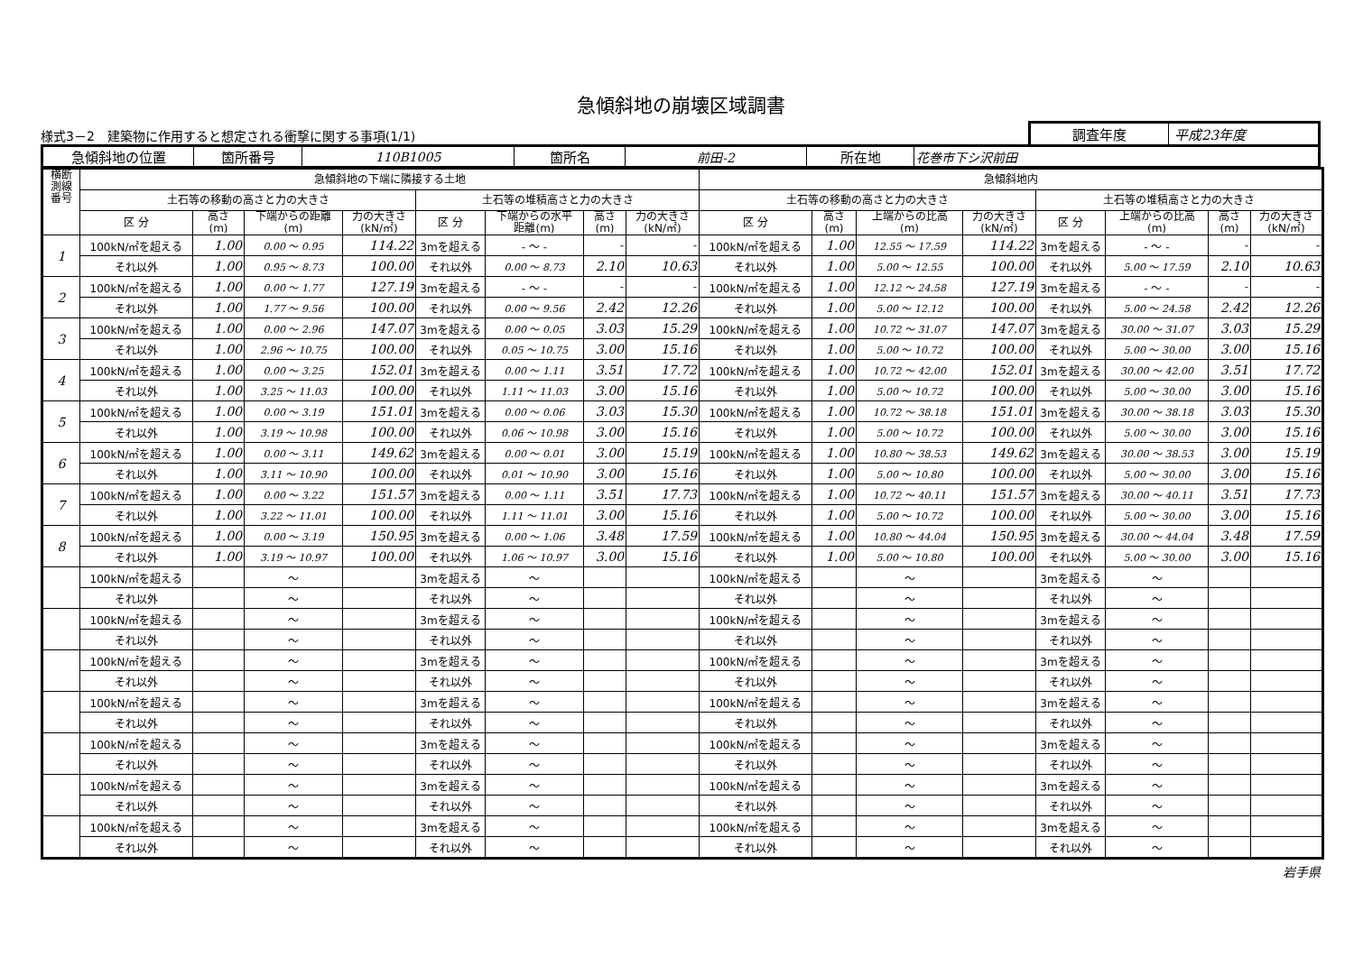急傾斜地の崩壊区域調書
様式3－2　建築物に作用すると想定される衝撃に関する事項(1/1)
調査年度 平成23年度
| 急傾斜地の位置 | 箇所番号 | 110B1005 | 箇所名 | 前田-2 | 所在地 | 花巻市下シ沢前田 |
| 横断 測線 番号 | 急傾斜地の下端に隣接する土地 | | | | | | | | 急傾斜地内 | | | | | | | |
| --- | --- | --- | --- | --- | --- | --- | --- | --- | --- | --- | --- | --- | --- | --- | --- | --- |
| | 土石等の移動の高さと力の大きさ | | | | 土石等の堆積高さと力の大きさ | | | | 土石等の移動の高さと力の大きさ | | | | 土石等の堆積高さと力の大きさ | | | |
| | 区 分 | 高さ (m) | 下端からの距離 (m) | 力の大きさ (kN/㎡) | 区 分 | 下端からの水平 距離(m) | 高さ (m) | 力の大きさ (kN/㎡) | 区 分 | 高さ (m) | 上端からの比高 (m) | 力の大きさ (kN/㎡) | 区 分 | 上端からの比高 (m) | 高さ (m) | 力の大きさ (kN/㎡) |
| 1 | 100kN/㎡を超える | 1.00 | 0.00 ～ 0.95 | 114.22 | 3mを超える | - ～ - | - | - | 100kN/㎡を超える | 1.00 | 12.55 ～ 17.59 | 114.22 | 3mを超える | - ～ - | - | - |
| | それ以外 | 1.00 | 0.95 ～ 8.73 | 100.00 | それ以外 | 0.00 ～ 8.73 | 2.10 | 10.63 | それ以外 | 1.00 | 5.00 ～ 12.55 | 100.00 | それ以外 | 5.00 ～ 17.59 | 2.10 | 10.63 |
| 2 | 100kN/㎡を超える | 1.00 | 0.00 ～ 1.77 | 127.19 | 3mを超える | - ～ - | - | - | 100kN/㎡を超える | 1.00 | 12.12 ～ 24.58 | 127.19 | 3mを超える | - ～ - | - | - |
| | それ以外 | 1.00 | 1.77 ～ 9.56 | 100.00 | それ以外 | 0.00 ～ 9.56 | 2.42 | 12.26 | それ以外 | 1.00 | 5.00 ～ 12.12 | 100.00 | それ以外 | 5.00 ～ 24.58 | 2.42 | 12.26 |
| 3 | 100kN/㎡を超える | 1.00 | 0.00 ～ 2.96 | 147.07 | 3mを超える | 0.00 ～ 0.05 | 3.03 | 15.29 | 100kN/㎡を超える | 1.00 | 10.72 ～ 31.07 | 147.07 | 3mを超える | 30.00 ～ 31.07 | 3.03 | 15.29 |
| | それ以外 | 1.00 | 2.96 ～ 10.75 | 100.00 | それ以外 | 0.05 ～ 10.75 | 3.00 | 15.16 | それ以外 | 1.00 | 5.00 ～ 10.72 | 100.00 | それ以外 | 5.00 ～ 30.00 | 3.00 | 15.16 |
| 4 | 100kN/㎡を超える | 1.00 | 0.00 ～ 3.25 | 152.01 | 3mを超える | 0.00 ～ 1.11 | 3.51 | 17.72 | 100kN/㎡を超える | 1.00 | 10.72 ～ 42.00 | 152.01 | 3mを超える | 30.00 ～ 42.00 | 3.51 | 17.72 |
| | それ以外 | 1.00 | 3.25 ～ 11.03 | 100.00 | それ以外 | 1.11 ～ 11.03 | 3.00 | 15.16 | それ以外 | 1.00 | 5.00 ～ 10.72 | 100.00 | それ以外 | 5.00 ～ 30.00 | 3.00 | 15.16 |
| 5 | 100kN/㎡を超える | 1.00 | 0.00 ～ 3.19 | 151.01 | 3mを超える | 0.00 ～ 0.06 | 3.03 | 15.30 | 100kN/㎡を超える | 1.00 | 10.72 ～ 38.18 | 151.01 | 3mを超える | 30.00 ～ 38.18 | 3.03 | 15.30 |
| | それ以外 | 1.00 | 3.19 ～ 10.98 | 100.00 | それ以外 | 0.06 ～ 10.98 | 3.00 | 15.16 | それ以外 | 1.00 | 5.00 ～ 10.72 | 100.00 | それ以外 | 5.00 ～ 30.00 | 3.00 | 15.16 |
| 6 | 100kN/㎡を超える | 1.00 | 0.00 ～ 3.11 | 149.62 | 3mを超える | 0.00 ～ 0.01 | 3.00 | 15.19 | 100kN/㎡を超える | 1.00 | 10.80 ～ 38.53 | 149.62 | 3mを超える | 30.00 ～ 38.53 | 3.00 | 15.19 |
| | それ以外 | 1.00 | 3.11 ～ 10.90 | 100.00 | それ以外 | 0.01 ～ 10.90 | 3.00 | 15.16 | それ以外 | 1.00 | 5.00 ～ 10.80 | 100.00 | それ以外 | 5.00 ～ 30.00 | 3.00 | 15.16 |
| 7 | 100kN/㎡を超える | 1.00 | 0.00 ～ 3.22 | 151.57 | 3mを超える | 0.00 ～ 1.11 | 3.51 | 17.73 | 100kN/㎡を超える | 1.00 | 10.72 ～ 40.11 | 151.57 | 3mを超える | 30.00 ～ 40.11 | 3.51 | 17.73 |
| | それ以外 | 1.00 | 3.22 ～ 11.01 | 100.00 | それ以外 | 1.11 ～ 11.01 | 3.00 | 15.16 | それ以外 | 1.00 | 5.00 ～ 10.72 | 100.00 | それ以外 | 5.00 ～ 30.00 | 3.00 | 15.16 |
| 8 | 100kN/㎡を超える | 1.00 | 0.00 ～ 3.19 | 150.95 | 3mを超える | 0.00 ～ 1.06 | 3.48 | 17.59 | 100kN/㎡を超える | 1.00 | 10.80 ～ 44.04 | 150.95 | 3mを超える | 30.00 ～ 44.04 | 3.48 | 17.59 |
| | それ以外 | 1.00 | 3.19 ～ 10.97 | 100.00 | それ以外 | 1.06 ～ 10.97 | 3.00 | 15.16 | それ以外 | 1.00 | 5.00 ～ 10.80 | 100.00 | それ以外 | 5.00 ～ 30.00 | 3.00 | 15.16 |
| | 100kN/㎡を超える | | ～ | | 3mを超える | ～ | | | 100kN/㎡を超える | | ～ | | 3mを超える | ～ | | |
| | それ以外 | | ～ | | それ以外 | ～ | | | それ以外 | | ～ | | それ以外 | ～ | | |
| | 100kN/㎡を超える | | ～ | | 3mを超える | ～ | | | 100kN/㎡を超える | | ～ | | 3mを超える | ～ | | |
| | それ以外 | | ～ | | それ以外 | ～ | | | それ以外 | | ～ | | それ以外 | ～ | | |
| | 100kN/㎡を超える | | ～ | | 3mを超える | ～ | | | 100kN/㎡を超える | | ～ | | 3mを超える | ～ | | |
| | それ以外 | | ～ | | それ以外 | ～ | | | それ以外 | | ～ | | それ以外 | ～ | | |
| | 100kN/㎡を超える | | ～ | | 3mを超える | ～ | | | 100kN/㎡を超える | | ～ | | 3mを超える | ～ | | |
| | それ以外 | | ～ | | それ以外 | ～ | | | それ以外 | | ～ | | それ以外 | ～ | | |
| | 100kN/㎡を超える | | ～ | | 3mを超える | ～ | | | 100kN/㎡を超える | | ～ | | 3mを超える | ～ | | |
| | それ以外 | | ～ | | それ以外 | ～ | | | それ以外 | | ～ | | それ以外 | ～ | | |
| | 100kN/㎡を超える | | ～ | | 3mを超える | ～ | | | 100kN/㎡を超える | | ～ | | 3mを超える | ～ | | |
| | それ以外 | | ～ | | それ以外 | ～ | | | それ以外 | | ～ | | それ以外 | ～ | | |
| | 100kN/㎡を超える | | ～ | | 3mを超える | ～ | | | 100kN/㎡を超える | | ～ | | 3mを超える | ～ | | |
| | それ以外 | | ～ | | それ以外 | ～ | | | それ以外 | | ～ | | それ以外 | ～ | | |
岩手県